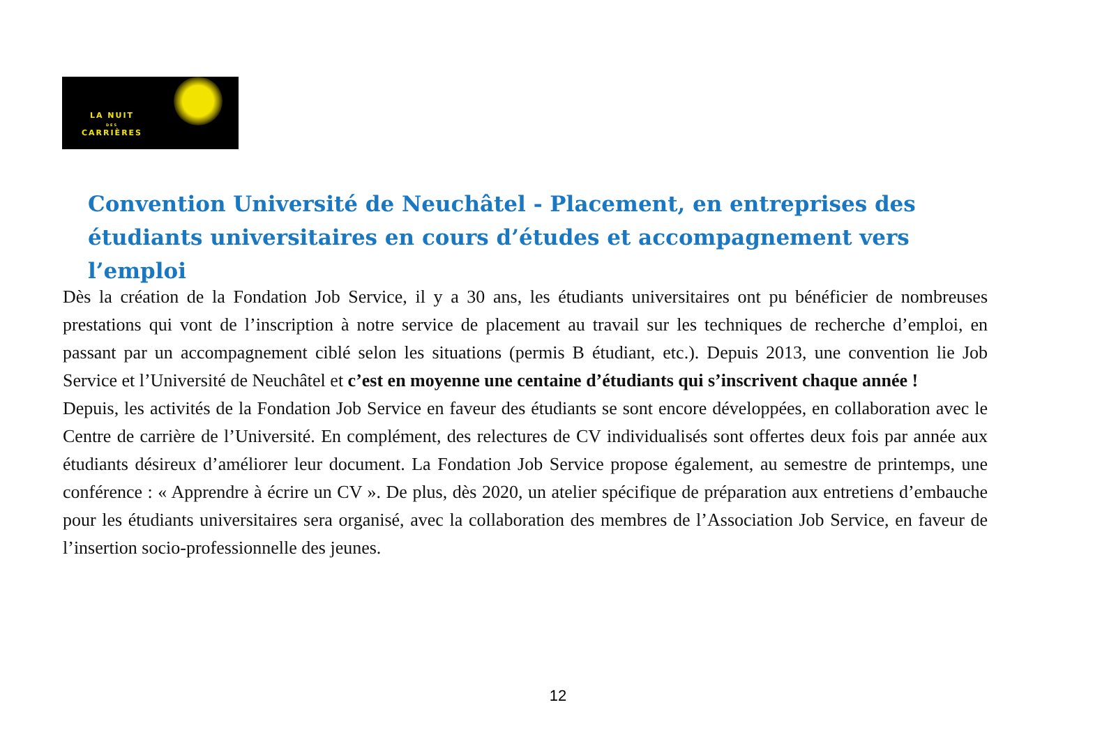LA NUIT
DES
CARRIÈRES
Convention Université de Neuchâtel - Placement, en entreprises des étudiants universitaires en cours d’études et accompagnement vers l’emploi
Dès la création de la Fondation Job Service, il y a 30 ans, les étudiants universitaires ont pu bénéficier de nombreuses prestations qui vont de l’inscription à notre service de placement au travail sur les techniques de recherche d’emploi, en passant par un accompagnement ciblé selon les situations (permis B étudiant, etc.). Depuis 2013, une convention lie Job Service et l’Université de Neuchâtel et c’est en moyenne une centaine d’étudiants qui s’inscrivent chaque année !
Depuis, les activités de la Fondation Job Service en faveur des étudiants se sont encore développées, en collaboration avec le Centre de carrière de l’Université. En complément, des relectures de CV individualisés sont offertes deux fois par année aux étudiants désireux d’améliorer leur document. La Fondation Job Service propose également, au semestre de printemps, une conférence : « Apprendre à écrire un CV ». De plus, dès 2020, un atelier spécifique de préparation aux entretiens d’embauche pour les étudiants universitaires sera organisé, avec la collaboration des membres de l’Association Job Service, en faveur de l’insertion socio-professionnelle des jeunes.
12